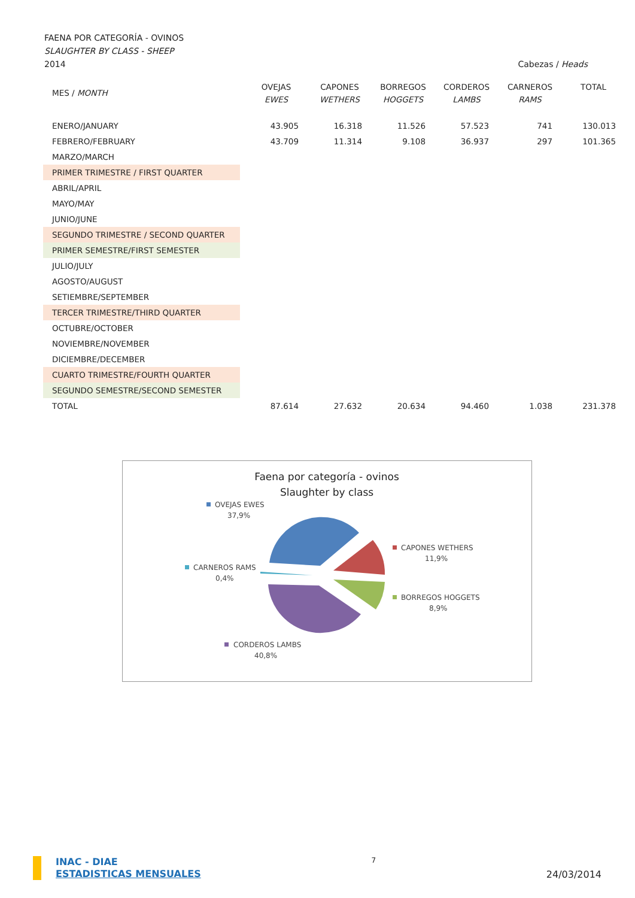FAENA POR CATEGORÍA - OVINOS
SLAUGHTER BY CLASS - SHEEP
2014 Cabezas / Heads
| MES / MONTH | OVEJAS EWES | CAPONES WETHERS | BORREGOS HOGGETS | CORDEROS LAMBS | CARNEROS RAMS | TOTAL |
| --- | --- | --- | --- | --- | --- | --- |
| ENERO/JANUARY | 43.905 | 16.318 | 11.526 | 57.523 | 741 | 130.013 |
| FEBRERO/FEBRUARY | 43.709 | 11.314 | 9.108 | 36.937 | 297 | 101.365 |
| MARZO/MARCH | | | | | | |
| PRIMER TRIMESTRE / FIRST QUARTER | | | | | | |
| ABRIL/APRIL | | | | | | |
| MAYO/MAY | | | | | | |
| JUNIO/JUNE | | | | | | |
| SEGUNDO TRIMESTRE / SECOND QUARTER | | | | | | |
| PRIMER SEMESTRE/FIRST SEMESTER | | | | | | |
| JULIO/JULY | | | | | | |
| AGOSTO/AUGUST | | | | | | |
| SETIEMBRE/SEPTEMBER | | | | | | |
| TERCER TRIMESTRE/THIRD QUARTER | | | | | | |
| OCTUBRE/OCTOBER | | | | | | |
| NOVIEMBRE/NOVEMBER | | | | | | |
| DICIEMBRE/DECEMBER | | | | | | |
| CUARTO TRIMESTRE/FOURTH QUARTER | | | | | | |
| SEGUNDO SEMESTRE/SECOND SEMESTER | | | | | | |
| TOTAL | 87.614 | 27.632 | 20.634 | 94.460 | 1.038 | 231.378 |
Faena por categoría - ovinos
Slaughter by class
OVEJAS EWES
37,9%
CAPONES WETHERS
11,9%
CARNEROS RAMS
0,4%
BORREGOS HOGGETS
8,9%
CORDEROS LAMBS
40,8%
INAC - DIAE
ESTADISTICAS MENSUALES
7
24/03/2014